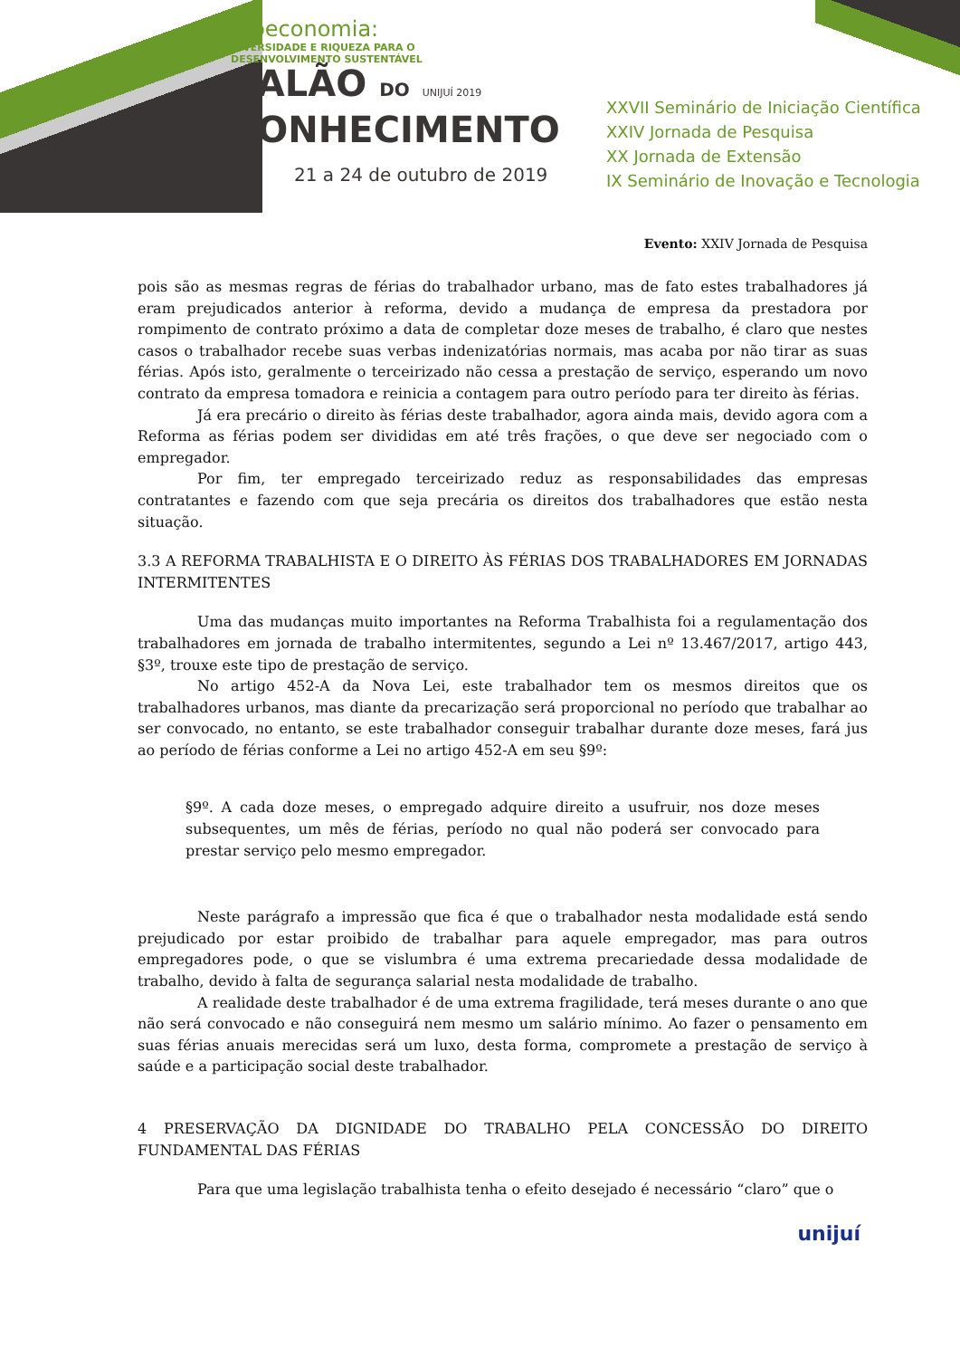Bioeconomia:
DIVERSIDADE E RIQUEZA PARA O
DESENVOLVIMENTO SUSTENTÁVEL
SALÃO DO UNIJUÍ 2019
CONHECIMENTO
21 a 24 de outubro de 2019
XXVII Seminário de Iniciação Científica
XXIV Jornada de Pesquisa
XX Jornada de Extensão
IX Seminário de Inovação e Tecnologia
Evento: XXIV Jornada de Pesquisa
pois são as mesmas regras de férias do trabalhador urbano, mas de fato estes trabalhadores já eram prejudicados anterior à reforma, devido a mudança de empresa da prestadora por rompimento de contrato próximo a data de completar doze meses de trabalho, é claro que nestes casos o trabalhador recebe suas verbas indenizatórias normais, mas acaba por não tirar as suas férias. Após isto, geralmente o terceirizado não cessa a prestação de serviço, esperando um novo contrato da empresa tomadora e reinicia a contagem para outro período para ter direito às férias.
Já era precário o direito às férias deste trabalhador, agora ainda mais, devido agora com a Reforma as férias podem ser divididas em até três frações, o que deve ser negociado com o empregador.
Por fim, ter empregado terceirizado reduz as responsabilidades das empresas contratantes e fazendo com que seja precária os direitos dos trabalhadores que estão nesta situação.
3.3 A REFORMA TRABALHISTA E O DIREITO ÀS FÉRIAS DOS TRABALHADORES EM JORNADAS INTERMITENTES
Uma das mudanças muito importantes na Reforma Trabalhista foi a regulamentação dos trabalhadores em jornada de trabalho intermitentes, segundo a Lei nº 13.467/2017, artigo 443, §3º, trouxe este tipo de prestação de serviço.
No artigo 452-A da Nova Lei, este trabalhador tem os mesmos direitos que os trabalhadores urbanos, mas diante da precarização será proporcional no período que trabalhar ao ser convocado, no entanto, se este trabalhador conseguir trabalhar durante doze meses, fará jus ao período de férias conforme a Lei no artigo 452-A em seu §9º:
§9º. A cada doze meses, o empregado adquire direito a usufruir, nos doze meses subsequentes, um mês de férias, período no qual não poderá ser convocado para prestar serviço pelo mesmo empregador.
Neste parágrafo a impressão que fica é que o trabalhador nesta modalidade está sendo prejudicado por estar proibido de trabalhar para aquele empregador, mas para outros empregadores pode, o que se vislumbra é uma extrema precariedade dessa modalidade de trabalho, devido à falta de segurança salarial nesta modalidade de trabalho.
A realidade deste trabalhador é de uma extrema fragilidade, terá meses durante o ano que não será convocado e não conseguirá nem mesmo um salário mínimo. Ao fazer o pensamento em suas férias anuais merecidas será um luxo, desta forma, compromete a prestação de serviço à saúde e a participação social deste trabalhador.
4 PRESERVAÇÃO DA DIGNIDADE DO TRABALHO PELA CONCESSÃO DO DIREITO FUNDAMENTAL DAS FÉRIAS
Para que uma legislação trabalhista tenha o efeito desejado é necessário “claro” que o
unijuí